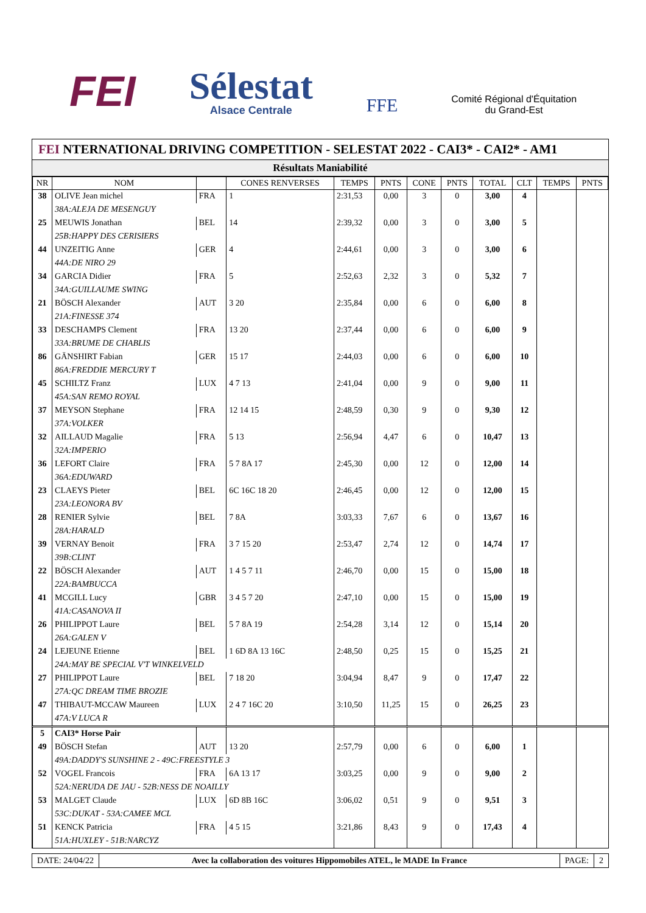FEI
Sélestat
Alsace Centrale
FFE
Comité Régional d'Équitation
du Grand-Est
FEI NTERNATIONAL DRIVING COMPETITION - SELESTAT 2022 - CAI3* - CAI2* - AM1
Résultats Maniabilité
| NR | NOM | | CONES RENVERSES | TEMPS | PNTS | CONE | PNTS | TOTAL | CLT | TEMPS | PNTS |
| --- | --- | --- | --- | --- | --- | --- | --- | --- | --- | --- | --- |
| 38 | OLIVE Jean michel | FRA | 1 | 2:31,53 | 0,00 | 3 | 0 | 3,00 | 4 | | |
| | 38A:ALEJA DE MESENGUY | | | | | | | | | | |
| 25 | MEUWIS Jonathan | BEL | 14 | 2:39,32 | 0,00 | 3 | 0 | 3,00 | 5 | | |
| | 25B:HAPPY DES CERISIERS | | | | | | | | | | |
| 44 | UNZEITIG Anne | GER | 4 | 2:44,61 | 0,00 | 3 | 0 | 3,00 | 6 | | |
| | 44A:DE NIRO 29 | | | | | | | | | | |
| 34 | GARCIA Didier | FRA | 5 | 2:52,63 | 2,32 | 3 | 0 | 5,32 | 7 | | |
| | 34A:GUILLAUME SWING | | | | | | | | | | |
| 21 | BÖSCH Alexander | AUT | 3 20 | 2:35,84 | 0,00 | 6 | 0 | 6,00 | 8 | | |
| | 21A:FINESSE 374 | | | | | | | | | | |
| 33 | DESCHAMPS Clement | FRA | 13 20 | 2:37,44 | 0,00 | 6 | 0 | 6,00 | 9 | | |
| | 33A:BRUME DE CHABLIS | | | | | | | | | | |
| 86 | GÄNSHIRT Fabian | GER | 15 17 | 2:44,03 | 0,00 | 6 | 0 | 6,00 | 10 | | |
| | 86A:FREDDIE MERCURY T | | | | | | | | | | |
| 45 | SCHILTZ Franz | LUX | 4 7 13 | 2:41,04 | 0,00 | 9 | 0 | 9,00 | 11 | | |
| | 45A:SAN REMO ROYAL | | | | | | | | | | |
| 37 | MEYSON Stephane | FRA | 12 14 15 | 2:48,59 | 0,30 | 9 | 0 | 9,30 | 12 | | |
| | 37A:VOLKER | | | | | | | | | | |
| 32 | AILLAUD Magalie | FRA | 5 13 | 2:56,94 | 4,47 | 6 | 0 | 10,47 | 13 | | |
| | 32A:IMPERIO | | | | | | | | | | |
| 36 | LEFORT Claire | FRA | 5 7 8A 17 | 2:45,30 | 0,00 | 12 | 0 | 12,00 | 14 | | |
| | 36A:EDUWARD | | | | | | | | | | |
| 23 | CLAEYS Pieter | BEL | 6C 16C 18 20 | 2:46,45 | 0,00 | 12 | 0 | 12,00 | 15 | | |
| | 23A:LEONORA BV | | | | | | | | | | |
| 28 | RENIER Sylvie | BEL | 7 8A | 3:03,33 | 7,67 | 6 | 0 | 13,67 | 16 | | |
| | 28A:HARALD | | | | | | | | | | |
| 39 | VERNAY Benoit | FRA | 3 7 15 20 | 2:53,47 | 2,74 | 12 | 0 | 14,74 | 17 | | |
| | 39B:CLINT | | | | | | | | | | |
| 22 | BÖSCH Alexander | AUT | 1 4 5 7 11 | 2:46,70 | 0,00 | 15 | 0 | 15,00 | 18 | | |
| | 22A:BAMBUCCA | | | | | | | | | | |
| 41 | MCGILL Lucy | GBR | 3 4 5 7 20 | 2:47,10 | 0,00 | 15 | 0 | 15,00 | 19 | | |
| | 41A:CASANOVA II | | | | | | | | | | |
| 26 | PHILIPPOT Laure | BEL | 5 7 8A 19 | 2:54,28 | 3,14 | 12 | 0 | 15,14 | 20 | | |
| | 26A:GALEN V | | | | | | | | | | |
| 24 | LEJEUNE Etienne | BEL | 1 6D 8A 13 16C | 2:48,50 | 0,25 | 15 | 0 | 15,25 | 21 | | |
| | 24A:MAY BE SPECIAL V'T WINKELVELD | | | | | | | | | | |
| 27 | PHILIPPOT Laure | BEL | 7 18 20 | 3:04,94 | 8,47 | 9 | 0 | 17,47 | 22 | | |
| | 27A:QC DREAM TIME BROZIE | | | | | | | | | | |
| 47 | THIBAUT-MCCAW Maureen | LUX | 2 4 7 16C 20 | 3:10,50 | 11,25 | 15 | 0 | 26,25 | 23 | | |
| | 47A:V LUCA R | | | | | | | | | | |
| 5 | CAI3* Horse Pair | | | | | | | | | | |
| 49 | BÖSCH Stefan | AUT | 13 20 | 2:57,79 | 0,00 | 6 | 0 | 6,00 | 1 | | |
| | 49A:DADDY'S SUNSHINE 2 - 49C:FREESTYLE 3 | | | | | | | | | | |
| 52 | VOGEL Francois | FRA | 6A 13 17 | 3:03,25 | 0,00 | 9 | 0 | 9,00 | 2 | | |
| | 52A:NERUDA DE JAU - 52B:NESS DE NOAILLY | | | | | | | | | | |
| 53 | MALGET Claude | LUX | 6D 8B 16C | 3:06,02 | 0,51 | 9 | 0 | 9,51 | 3 | | |
| | 53C:DUKAT - 53A:CAMEE MCL | | | | | | | | | | |
| 51 | KENCK Patricia | FRA | 4 5 15 | 3:21,86 | 8,43 | 9 | 0 | 17,43 | 4 | | |
| | 51A:HUXLEY - 51B:NARCYZ | | | | | | | | | | |
DATE: 24/04/22 Avec la collaboration des voitures Hippomobiles ATEL, le MADE In France
PAGE: 2